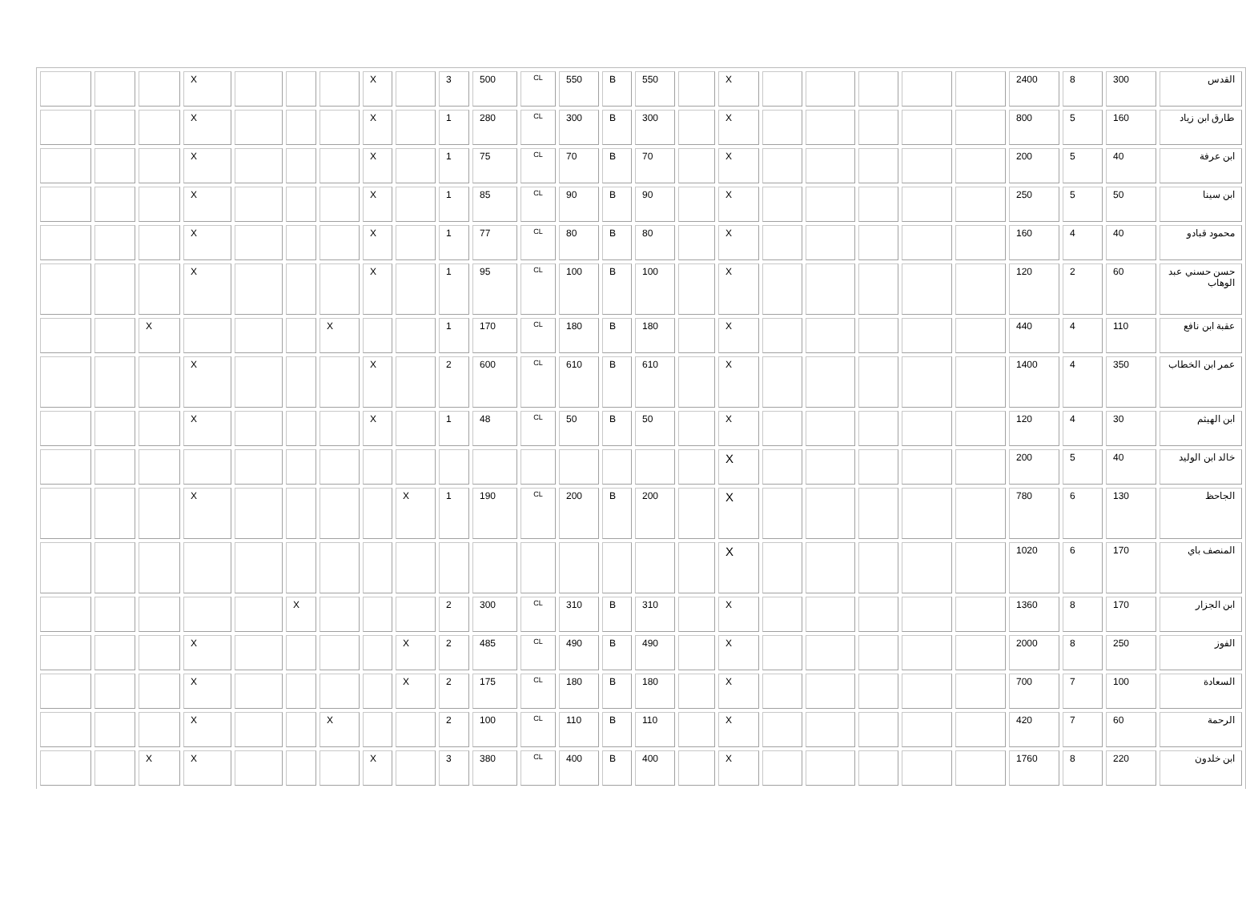| القدس | 300 | 8 | 2400 | | | | | | X | | 550 | B | 550 | CL | 500 | 3 | | X | | | | X | | | |
| طارق ابن زياد | 160 | 5 | 800 | | | | | | X | | 300 | B | 300 | CL | 280 | 1 | | X | | | | X | | | |
| ابن عرفة | 40 | 5 | 200 | | | | | | X | | 70 | B | 70 | CL | 75 | 1 | | X | | | | X | | | |
| ابن سينا | 50 | 5 | 250 | | | | | | X | | 90 | B | 90 | CL | 85 | 1 | | X | | | | X | | | |
| محمود قبادو | 40 | 4 | 160 | | | | | | X | | 80 | B | 80 | CL | 77 | 1 | | X | | | | X | | | |
| حسن حسني عبد الوهاب | 60 | 2 | 120 | | | | | | X | | 100 | B | 100 | CL | 95 | 1 | | X | | | | X | | | |
| عقبة ابن نافع | 110 | 4 | 440 | | | | | | X | | 180 | B | 180 | CL | 170 | 1 | | | X | | | | X | | |
| عمر ابن الخطاب | 350 | 4 | 1400 | | | | | | X | | 610 | B | 610 | CL | 600 | 2 | | X | | | | X | | | |
| ابن الهيثم | 30 | 4 | 120 | | | | | | X | | 50 | B | 50 | CL | 48 | 1 | | X | | | | X | | | |
| خالد ابن الوليد | 40 | 5 | 200 | | | | | | X | | | | | | | | | | | | | | | | |
| الجاحظ | 130 | 6 | 780 | | | | | | X | | 200 | B | 200 | CL | 190 | 1 | X | | | | | X | | | |
| المنصف باي | 170 | 6 | 1020 | | | | | | X | | | | | | | | | | | | | | | | |
| ابن الجزار | 170 | 8 | 1360 | | | | | | X | | 310 | B | 310 | CL | 300 | 2 | | | | X | | | | | |
| الفوز | 250 | 8 | 2000 | | | | | | X | | 490 | B | 490 | CL | 485 | 2 | X | | | | | X | | | |
| السعادة | 100 | 7 | 700 | | | | | | X | | 180 | B | 180 | CL | 175 | 2 | X | | | | | X | | | |
| الرحمة | 60 | 7 | 420 | | | | | | X | | 110 | B | 110 | CL | 100 | 2 | | | X | | | X | | | |
| ابن خلدون | 220 | 8 | 1760 | | | | | | X | | 400 | B | 400 | CL | 380 | 3 | | X | | | | X | X | | |